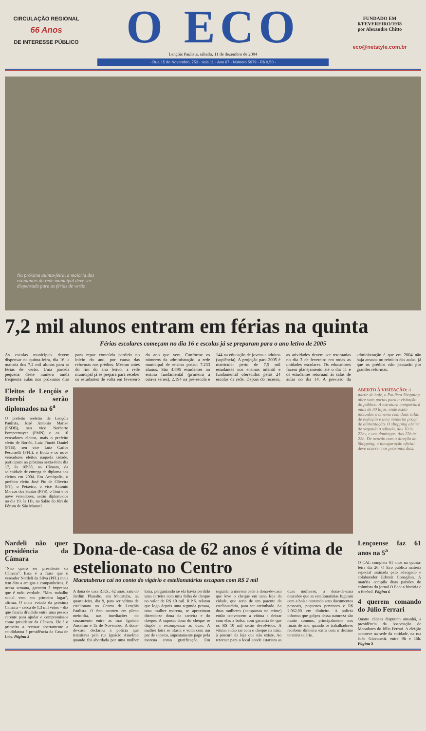CIRCULAÇÃO REGIONAL
66 Anos
DE INTERESSE PÚBLICO
O ECO
Lençóis Paulista, sábado, 11 de dezembro de 2004
- Rua 15 de Novembro, 753 - sala 11 - Ano 67 - Número 5979 - R$ 0,50 -
FUNDADO EM
6/FEVEREIRO/1938
por Alexandre Chitto
eco@netstyle.com.br
Na próxima quinta-feira, a maioria dos estudantes da rede municipal deve ser dispensada para as férias de verão
7,2 mil alunos entram em férias na quinta
Férias escolares começam no dia 16 e escolas já se preparam para o ano letivo de 2005
As escolas municipais devem dispensar na quinta-feira, dia 16, a maioria dos 7,2 mil alunos para as férias de verão. Uma parcela pequena deste número ainda freqüenta aulas nos próximos dias para repor conteúdo perdido no início do ano, por causa das reformas nos prédios. Mesmo antes do fim do ano letivo, a rede municipal já se prepara para receber os estudantes de volta em fevereiro do ano que vem. Conforme os números da administração, a rede municipal de ensino possui 7.233 alunos. São 4.895 estudantes no ensino fundamental (primeira a oitava séries), 2.194 na pré-escola e 144 na educação de jovens e adultos (suplência). A projeção para 2005 é matricular perto de 7,5 mil estudantes nos ensinos infantil e fundamental oferecidos pelas 24 escolas da rede. Depois do recesso, as atividades devem ser retomadas no dia 3 de fevereiro em todas as unidades escolares. Os educadores fazem planejamento até o dia 11 e os estudantes retornam às salas de aulas no dia 14. A previsão da administração é que em 2004 não haja atrasos no reinício das aulas, já que os prédios não passarão por grandes reformas.
Eleitos de Lençóis e Borebi serão diplomados na 6<sup>a</sup>
O prefeito reeleito de Lençóis Paulista, José Antonio Marise (PSDB), seu vice Norberto Pompermayer (PMN) e os 10 vereadores eleitos, mais o prefeito eleito de Borebi, Luiz Finotti Daniel (PTB), seu vice Luiz Carlos Pescinelli (PFL), o Badu e os nove vereadores eleitos naquela cidade, participam na próxima sexta-feira dia 17, às 10h30, na Câmara, da solenidade de entrega de diploma aos eleitos em 2004. Em Areiópolis, o prefeito eleito José Pio de Oliveira (PT), o Peixeiro, o vice Antonio Marcos dos Santos (PPS), o Toni e os nove vereadores, serão diplomados no dia 19, às 11h, no Salão do Júri do Fórum de São Manuel.
ABERTO À VISITAÇÃO: A partir de hoje, o Paulista Shopping abre suas portas para a visitação do público. A estrutura comportará mais de 80 lojas, onde estão incluídos o cinema com duas salas de exibição e uma moderna praça de alimentação. O shopping abrirá de segunda a sábado, das 10 às 22hs, e aos domingos, das 12h às 22h. De acordo com a direção do Shopping, a inauguração oficial deve ocorrer nos próximos dias.
Nardeli não quer presidência da Câmara
“Não quero ser presidente da Câmara”. Essa é a frase que o vereador Nardeli da Silva (PFL) mais tem dito a amigos e companheiros. E nessa semana, garantiu à imprensa que é tudo verdade. “Meu trabalho social vem em primeiro lugar”, afirma. O mais votado da próxima Câmara – cerca de 1,3 mil votos – diz que ficaria dividido entre uma pessoa carente para ajudar e compromissos como presidente da Câmara. Ele é o primeiro a recusar abertamente a candidatura à presidência da Casa de Leis. Página 3
Dona-de-casa de 62 anos é vítima de estelionato no Centro
Macatubense cai no conto do vigário e estelionatárias escapam com R$ 2 mil
A dona de casa R.P.S., 62 anos, saiu do Jardim Planalto, em Macatuba, na quarta-feira, dia 9, para ser vítima de estelionato no Centro de Lençóis Paulista. O fato ocorreu em pleno meio-dia, nas imediações do cruzamento entre as ruas Ignácio Anselmo e 15 de Novembro. A dona-de-casa declarou à polícia que transitava pela rua Ignácio Anselmo quando foi abordada por uma mulher loira, perguntando se ela havia perdido uma carteira com uma folha de cheque no valor de R$ 10 mil. R.P.S. relatou que logo depois uma segunda pessoa, uma mulher morena, se aproximou dizendo-se dona da carteira e do cheque. A suposta dona do cheque se dispõe a recompensar as duas. A mulher loira se afasta e volta com um par de sapatos, supostamente pago pela morena como gratificação. Em seguida, a morena pede à dona-de-casa que leve o cheque em uma loja da cidade, que seria de um parente da estelionatária, para ser carimbado. As duas mulheres (comparsas no crime) então convencem a vítima a deixar com elas a bolsa, com garantia de que os R$ 10 mil serão devolvidos. A vítima então sai com o cheque na mão, à procura da loja que não existe. Ao retornar para o local aonde estariam as duas mulheres, a dona-de-casa descobre que as estelionatárias fugiram com a bolsa contendo seus documentos pessoais, pequenos pertences e R$ 2.062,00 em dinheiro. A polícia informa que golpes dessa natureza são muito comuns, principalmente nos finais de ano, quando os trabalhadores recebem dinheiro extra com o décimo terceiro salário.
Lençoense faz 61 anos na 5<sup>a</sup>
O CAL completa 61 anos na quinta-feira dia 26. O Eco publica matéria especial assinada pelo advogado e colaborador Edemir Coneglian. A matéria compila duas paixões do colunista do jornal O Eco: a história e o futebol. Página 6
4 querem comando do Júlio Ferrari
Quatro chapas disputam amanhã, a presidência da Associação de Moradores do Júlio Ferrari. A eleição acontece na sede da entidade, na rua João Giovanetti, entre 9h e 15h. Página 5